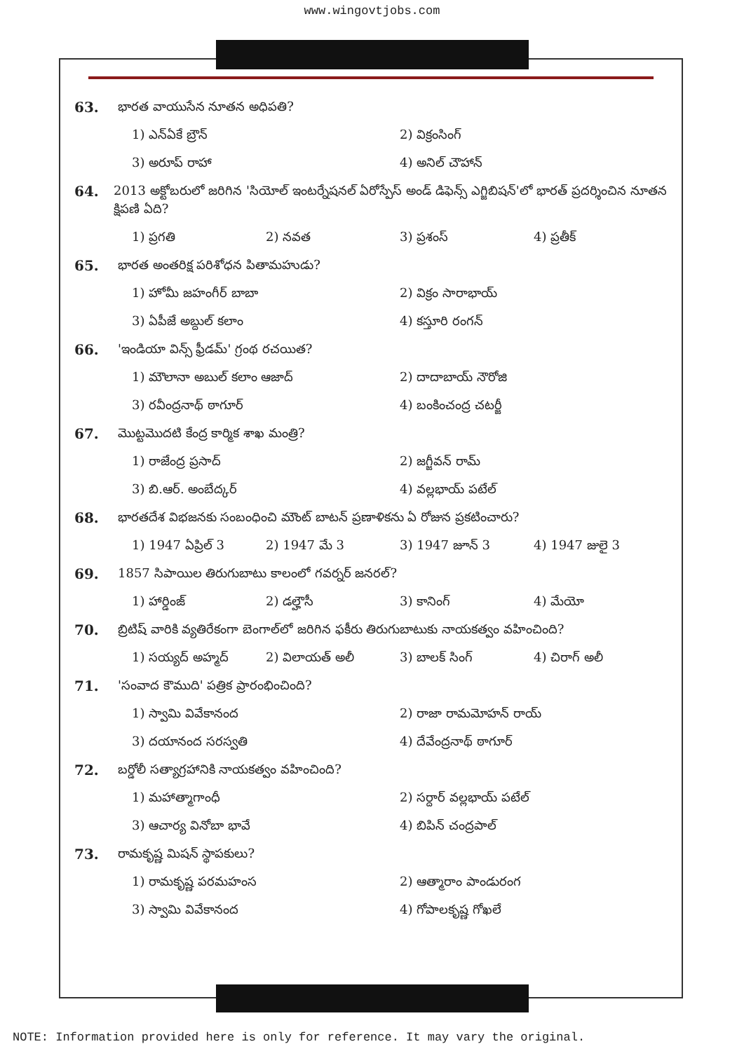www.wingovtjobs.com
63. భారత వాయుసేన నూతన అధిపతి?
1) ఎన్ఏకే బ్రౌన్ 2) విక్రంసింగ్
3) అరూప్ రాహా 4) అనిల్ చౌహాన్
64. 2013 అక్టోబరులో జరిగిన 'సియోల్ ఇంటర్నేషనల్ ఏరోస్పేస్ అండ్ డిఫెన్స్ ఎగ్జిబిషన్'లో భారత్ ప్రదర్శించిన నూతన క్షిపణి ఏది?
1) ప్రగతి 2) నవత 3) ప్రశంస్ 4) ప్రతీక్
65. భారత అంతరిక్ష పరిశోధన పితామహుడు?
1) హోమీ జహంగీర్ బాబా 2) విక్రం సారాభాయ్
3) ఏపీజే అబ్దుల్ కలాం 4) కస్తూరి రంగన్
66. 'ఇండియా విన్స్ ఫ్రీడమ్' గ్రంథ రచయిత?
1) మౌలానా అబుల్ కలాం ఆజాద్ 2) దాదాబాయ్ నౌరోజి
3) రవీంద్రనాథ్ ఠాగూర్ 4) బంకించంద్ర చటర్జీ
67. మొట్టమొదటి కేంద్ర కార్మిక శాఖ మంత్రి?
1) రాజేంద్ర ప్రసాద్ 2) జగ్జీవన్ రామ్
3) బి.ఆర్. అంబేద్కర్ 4) వల్లభాయ్ పటేల్
68. భారతదేశ విభజనకు సంబంధించి మౌంట్ బాటన్ ప్రణాళికను ఏ రోజున ప్రకటించారు?
1) 1947 ఏప్రిల్ 3 2) 1947 మే 3 3) 1947 జూన్ 3 4) 1947 జులై 3
69. 1857 సిపాయిల తిరుగుబాటు కాలంలో గవర్నర్ జనరల్?
1) హార్డింజ్ 2) డల్హౌసీ 3) కానింగ్ 4) మేయో
70. బ్రిటిష్ వారికి వ్యతిరేకంగా బెంగాల్‌లో జరిగిన ఫకీరు తిరుగుబాటుకు నాయకత్వం వహించింది?
1) సయ్యద్ అహ్మద్ 2) విలాయత్ అలీ 3) బాలక్ సింగ్ 4) చిరాగ్ అలీ
71. 'సంవాద కౌముది' పత్రిక ప్రారంభించింది?
1) స్వామి వివేకానంద 2) రాజా రామమోహన్ రాయ్
3) దయానంద సరస్వతి 4) దేవేంద్రనాథ్ ఠాగూర్
72. బర్డోలీ సత్యాగ్రహానికి నాయకత్వం వహించింది?
1) మహాత్మాగాంధీ 2) సర్దార్ వల్లభాయ్ పటేల్
3) ఆచార్య వినోబా భావే 4) బిపిన్ చంద్రపాల్
73. రామకృష్ణ మిషన్ స్థాపకులు?
1) రామకృష్ణ పరమహంస 2) ఆత్మారాం పాండురంగ
3) స్వామి వివేకానంద 4) గోపాలకృష్ణ గోఖలే
NOTE: Information provided here is only for reference. It may vary the original.